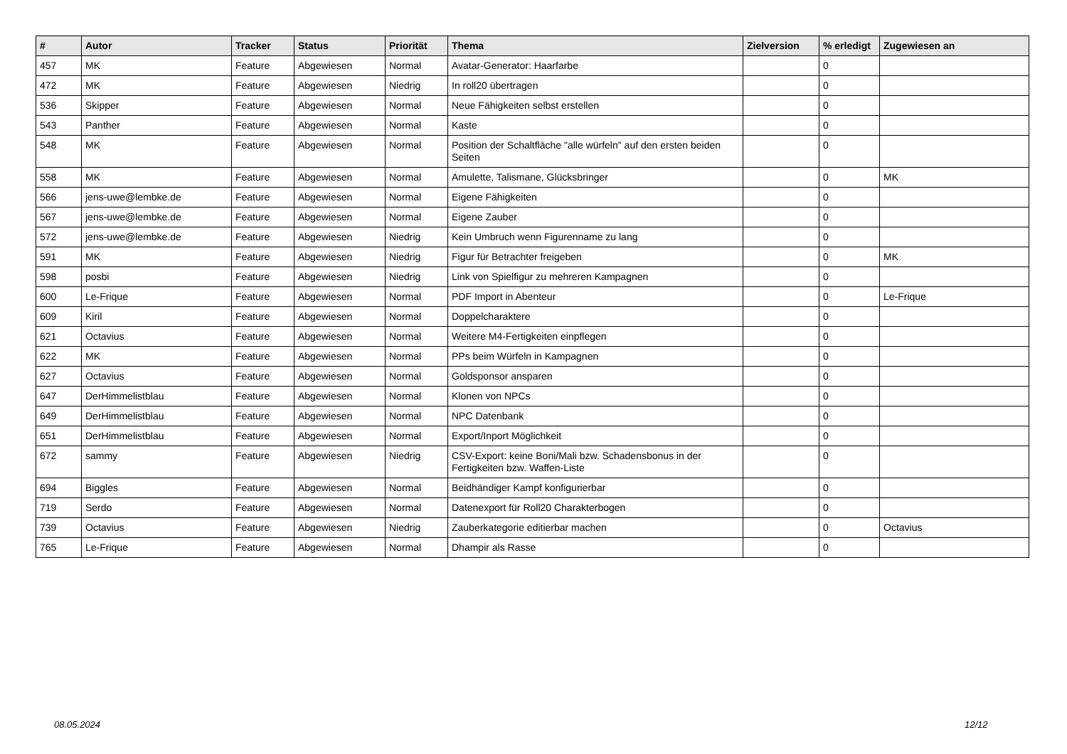| # | Autor | Tracker | Status | Priorität | Thema | Zielversion | % erledigt | Zugewiesen an |
| --- | --- | --- | --- | --- | --- | --- | --- | --- |
| 457 | MK | Feature | Abgewiesen | Normal | Avatar-Generator: Haarfarbe | | 0 | |
| 472 | MK | Feature | Abgewiesen | Niedrig | In roll20 übertragen | | 0 | |
| 536 | Skipper | Feature | Abgewiesen | Normal | Neue Fähigkeiten selbst erstellen | | 0 | |
| 543 | Panther | Feature | Abgewiesen | Normal | Kaste | | 0 | |
| 548 | MK | Feature | Abgewiesen | Normal | Position der Schaltfläche "alle würfeln" auf den ersten beiden Seiten | | 0 | |
| 558 | MK | Feature | Abgewiesen | Normal | Amulette, Talismane, Glücksbringer | | 0 | MK |
| 566 | jens-uwe@lembke.de | Feature | Abgewiesen | Normal | Eigene Fähigkeiten | | 0 | |
| 567 | jens-uwe@lembke.de | Feature | Abgewiesen | Normal | Eigene Zauber | | 0 | |
| 572 | jens-uwe@lembke.de | Feature | Abgewiesen | Niedrig | Kein Umbruch wenn Figurenname zu lang | | 0 | |
| 591 | MK | Feature | Abgewiesen | Niedrig | Figur für Betrachter freigeben | | 0 | MK |
| 598 | posbi | Feature | Abgewiesen | Niedrig | Link von Spielfigur zu mehreren Kampagnen | | 0 | |
| 600 | Le-Frique | Feature | Abgewiesen | Normal | PDF Import in Abenteur | | 0 | Le-Frique |
| 609 | Kiril | Feature | Abgewiesen | Normal | Doppelcharaktere | | 0 | |
| 621 | Octavius | Feature | Abgewiesen | Normal | Weitere M4-Fertigkeiten einpflegen | | 0 | |
| 622 | MK | Feature | Abgewiesen | Normal | PPs beim Würfeln in Kampagnen | | 0 | |
| 627 | Octavius | Feature | Abgewiesen | Normal | Goldsponsor ansparen | | 0 | |
| 647 | DerHimmelistblau | Feature | Abgewiesen | Normal | Klonen von NPCs | | 0 | |
| 649 | DerHimmelistblau | Feature | Abgewiesen | Normal | NPC Datenbank | | 0 | |
| 651 | DerHimmelistblau | Feature | Abgewiesen | Normal | Export/Inport Möglichkeit | | 0 | |
| 672 | sammy | Feature | Abgewiesen | Niedrig | CSV-Export: keine Boni/Mali bzw. Schadensbonus in der Fertigkeiten bzw. Waffen-Liste | | 0 | |
| 694 | Biggles | Feature | Abgewiesen | Normal | Beidhändiger Kampf konfigurierbar | | 0 | |
| 719 | Serdo | Feature | Abgewiesen | Normal | Datenexport für Roll20 Charakterbogen | | 0 | |
| 739 | Octavius | Feature | Abgewiesen | Niedrig | Zauberkategorie editierbar machen | | 0 | Octavius |
| 765 | Le-Frique | Feature | Abgewiesen | Normal | Dhampir als Rasse | | 0 | |
08.05.2024 12/12